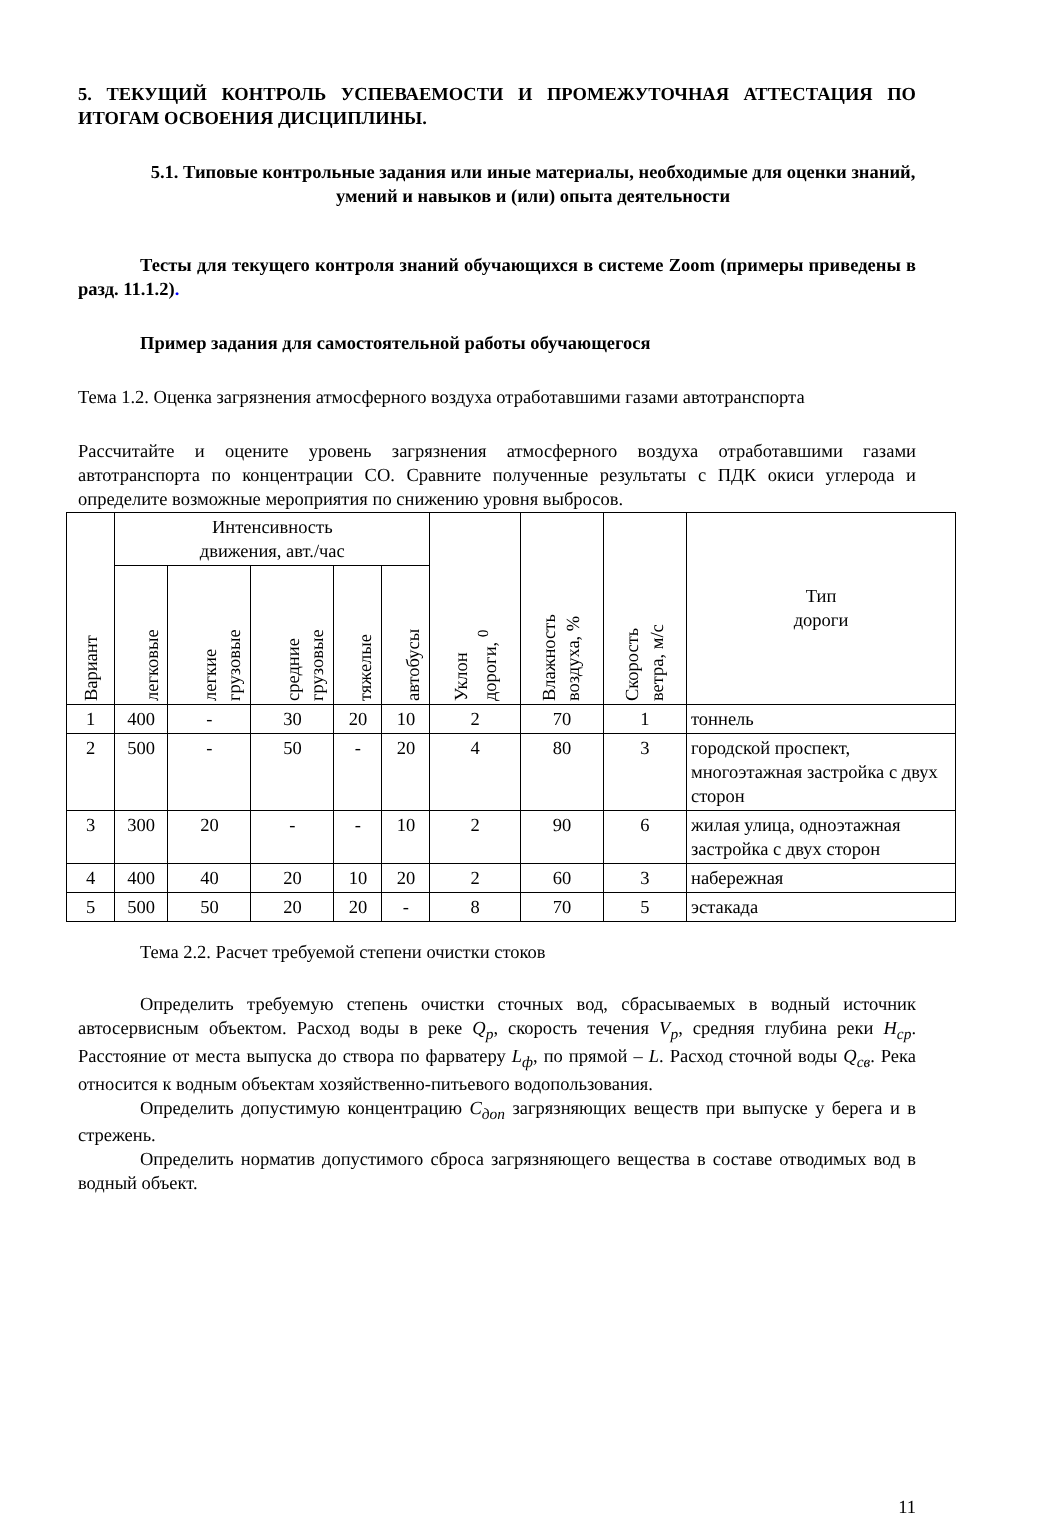5. ТЕКУЩИЙ КОНТРОЛЬ УСПЕВАЕМОСТИ И ПРОМЕЖУТОЧНАЯ АТТЕСТАЦИЯ ПО ИТОГАМ ОСВОЕНИЯ ДИСЦИПЛИНЫ.
5.1. Типовые контрольные задания или иные материалы, необходимые для оценки знаний, умений и навыков и (или) опыта деятельности
Тесты для текущего контроля знаний обучающихся в системе Zoom (примеры приведены в разд. 11.1.2).
Пример задания для самостоятельной работы обучающегося
Тема 1.2. Оценка загрязнения атмосферного воздуха отработавшими газами автотранспорта
Рассчитайте и оцените уровень загрязнения атмосферного воздуха отработавшими газами автотранспорта по концентрации СО. Сравните полученные результаты с ПДК окиси углерода и определите возможные мероприятия по снижению уровня выбросов.
| Вариант | Интенсивность движения, авт./час | | | | | Уклон дороги, <sup>0</sup> | Влажность воздуха, % | Скорость ветра, м/с | Тип дороги |
| --- | --- | --- | --- | --- | --- | --- | --- | --- | --- |
| | легковые | легкие грузовые | средние грузовые | тяжелые | автобусы | | | | |
| 1 | 400 | - | 30 | 20 | 10 | 2 | 70 | 1 | тоннель |
| 2 | 500 | - | 50 | - | 20 | 4 | 80 | 3 | городской проспект, многоэтажная застройка с двух сторон |
| 3 | 300 | 20 | - | - | 10 | 2 | 90 | 6 | жилая улица, одноэтажная застройка с двух сторон |
| 4 | 400 | 40 | 20 | 10 | 20 | 2 | 60 | 3 | набережная |
| 5 | 500 | 50 | 20 | 20 | - | 8 | 70 | 5 | эстакада |
Тема 2.2. Расчет требуемой степени очистки стоков
Определить требуемую степень очистки сточных вод, сбрасываемых в водный источник автосервисным объектом. Расход воды в реке Q<sub>р</sub>, скорость течения V<sub>р</sub>, средняя глубина реки H<sub>ср</sub>. Расстояние от места выпуска до створа по фарватеру L<sub>ф</sub>, по прямой – L. Расход сточной воды Q<sub>св</sub>. Река относится к водным объектам хозяйственно-питьевого водопользования.
Определить допустимую концентрацию С<sub>доп</sub> загрязняющих веществ при выпуске у берега и в стрежень.
Определить норматив допустимого сброса загрязняющего вещества в составе отводимых вод в водный объект.
11